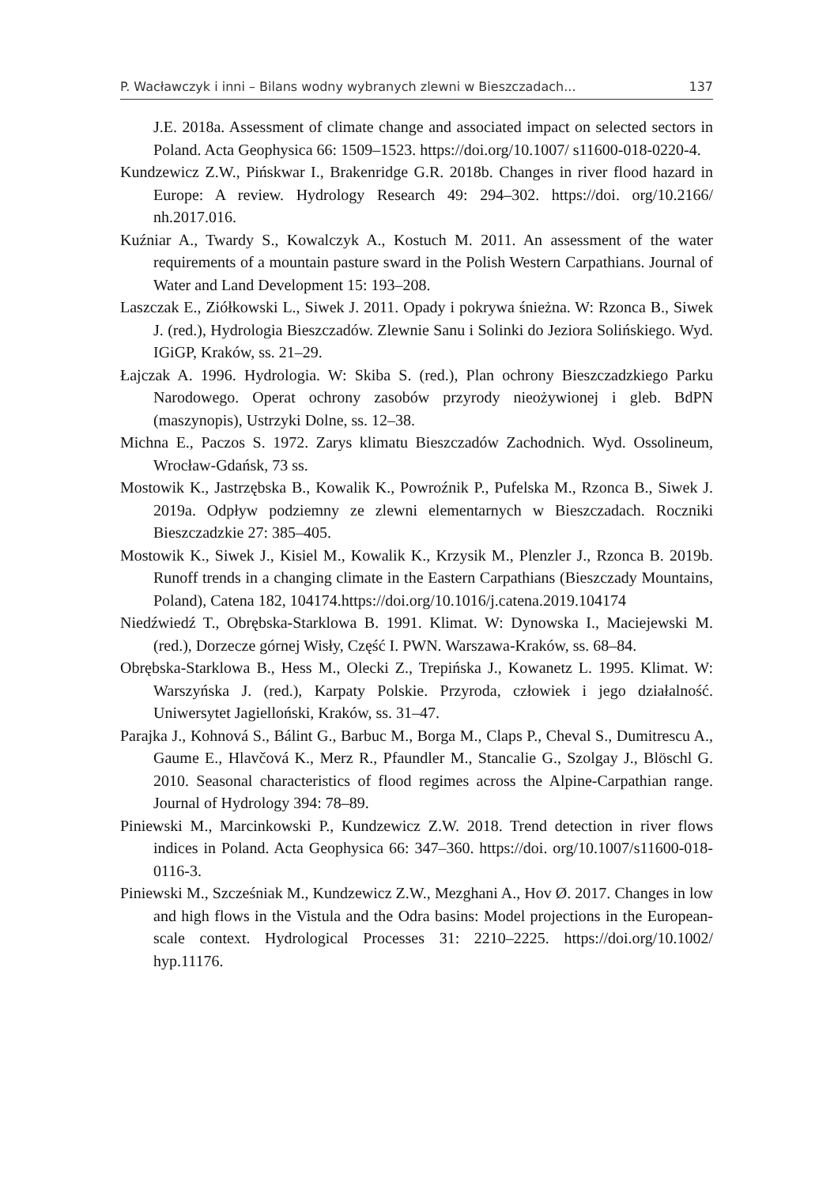P. Wacławczyk i inni – Bilans wodny wybranych zlewni w Bieszczadach... 137
J.E. 2018a. Assessment of climate change and associated impact on selected sectors in Poland. Acta Geophysica 66: 1509–1523. https://doi.org/10.1007/ s11600-018-0220-4.
Kundzewicz Z.W., Pińskwar I., Brakenridge G.R. 2018b. Changes in river flood hazard in Europe: A review. Hydrology Research 49: 294–302. https://doi. org/10.2166/ nh.2017.016.
Kuźniar A., Twardy S., Kowalczyk A., Kostuch M. 2011. An assessment of the water requirements of a mountain pasture sward in the Polish Western Carpathians. Journal of Water and Land Development 15: 193–208.
Laszczak E., Ziółkowski L., Siwek J. 2011. Opady i pokrywa śnieżna. W: Rzonca B., Siwek J. (red.), Hydrologia Bieszczadów. Zlewnie Sanu i Solinki do Jeziora Solińskiego. Wyd. IGiGP, Kraków, ss. 21–29.
Łajczak A. 1996. Hydrologia. W: Skiba S. (red.), Plan ochrony Bieszczadzkiego Parku Narodowego. Operat ochrony zasobów przyrody nieożywionej i gleb. BdPN (maszynopis), Ustrzyki Dolne, ss. 12–38.
Michna E., Paczos S. 1972. Zarys klimatu Bieszczadów Zachodnich. Wyd. Ossolineum, Wrocław-Gdańsk, 73 ss.
Mostowik K., Jastrzębska B., Kowalik K., Powroźnik P., Pufelska M., Rzonca B., Siwek J. 2019a. Odpływ podziemny ze zlewni elementarnych w Bieszczadach. Roczniki Bieszczadzkie 27: 385–405.
Mostowik K., Siwek J., Kisiel M., Kowalik K., Krzysik M., Plenzler J., Rzonca B. 2019b. Runoff trends in a changing climate in the Eastern Carpathians (Bieszczady Mountains, Poland), Catena 182, 104174.https://doi.org/10.1016/j.catena.2019.104174
Niedźwiedź T., Obrębska-Starklowa B. 1991. Klimat. W: Dynowska I., Maciejewski M. (red.), Dorzecze górnej Wisły, Część I. PWN. Warszawa-Kraków, ss. 68–84.
Obrębska-Starklowa B., Hess M., Olecki Z., Trepińska J., Kowanetz L. 1995. Klimat. W: Warszyńska J. (red.), Karpaty Polskie. Przyroda, człowiek i jego działalność. Uniwersytet Jagielloński, Kraków, ss. 31–47.
Parajka J., Kohnová S., Bálint G., Barbuc M., Borga M., Claps P., Cheval S., Dumitrescu A., Gaume E., Hlavčová K., Merz R., Pfaundler M., Stancalie G., Szolgay J., Blöschl G. 2010. Seasonal characteristics of flood regimes across the Alpine-Carpathian range. Journal of Hydrology 394: 78–89.
Piniewski M., Marcinkowski P., Kundzewicz Z.W. 2018. Trend detection in river flows indices in Poland. Acta Geophysica 66: 347–360. https://doi. org/10.1007/s11600-018-0116-3.
Piniewski M., Szcześniak M., Kundzewicz Z.W., Mezghani A., Hov Ø. 2017. Changes in low and high flows in the Vistula and the Odra basins: Model projections in the European-scale context. Hydrological Processes 31: 2210–2225. https://doi.org/10.1002/ hyp.11176.